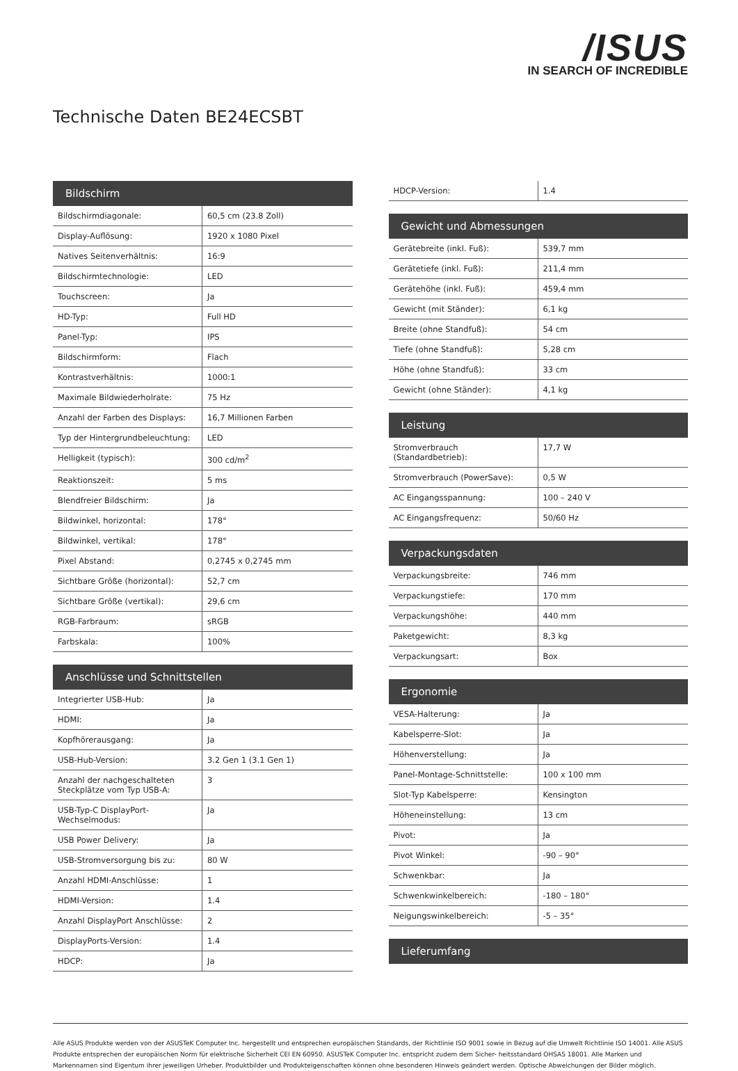/ISUS
IN SEARCH OF INCREDIBLE
Technische Daten BE24ECSBT
| Bildschirm | |
| --- | --- |
| Bildschirmdiagonale: | 60,5 cm (23.8 Zoll) |
| Display-Auflösung: | 1920 x 1080 Pixel |
| Natives Seitenverhältnis: | 16:9 |
| Bildschirmtechnologie: | LED |
| Touchscreen: | Ja |
| HD-Typ: | Full HD |
| Panel-Typ: | IPS |
| Bildschirmform: | Flach |
| Kontrastverhältnis: | 1000:1 |
| Maximale Bildwiederholrate: | 75 Hz |
| Anzahl der Farben des Displays: | 16,7 Millionen Farben |
| Typ der Hintergrundbeleuchtung: | LED |
| Helligkeit (typisch): | 300 cd/m<sup>2</sup> |
| Reaktionszeit: | 5 ms |
| Blendfreier Bildschirm: | Ja |
| Bildwinkel, horizontal: | 178° |
| Bildwinkel, vertikal: | 178° |
| Pixel Abstand: | 0,2745 x 0,2745 mm |
| Sichtbare Größe (horizontal): | 52,7 cm |
| Sichtbare Größe (vertikal): | 29,6 cm |
| RGB-Farbraum: | sRGB |
| Farbskala: | 100% |
| Anschlüsse und Schnittstellen | |
| --- | --- |
| Integrierter USB-Hub: | Ja |
| HDMI: | Ja |
| Kopfhörerausgang: | Ja |
| USB-Hub-Version: | 3.2 Gen 1 (3.1 Gen 1) |
| Anzahl der nachgeschalteten Steckplätze vom Typ USB-A: | 3 |
| USB-Typ-C DisplayPort-Wechselmodus: | Ja |
| USB Power Delivery: | Ja |
| USB-Stromversorgung bis zu: | 80 W |
| Anzahl HDMI-Anschlüsse: | 1 |
| HDMI-Version: | 1.4 |
| Anzahl DisplayPort Anschlüsse: | 2 |
| DisplayPorts-Version: | 1.4 |
| HDCP: | Ja |
| HDCP-Version: | 1.4 |
| Gewicht und Abmessungen | |
| --- | --- |
| Gerätebreite (inkl. Fuß): | 539,7 mm |
| Gerätetiefe (inkl. Fuß): | 211,4 mm |
| Gerätehöhe (inkl. Fuß): | 459,4 mm |
| Gewicht (mit Ständer): | 6,1 kg |
| Breite (ohne Standfuß): | 54 cm |
| Tiefe (ohne Standfuß): | 5,28 cm |
| Höhe (ohne Standfuß): | 33 cm |
| Gewicht (ohne Ständer): | 4,1 kg |
| Leistung | |
| --- | --- |
| Stromverbrauch (Standardbetrieb): | 17,7 W |
| Stromverbrauch (PowerSave): | 0,5 W |
| AC Eingangsspannung: | 100 – 240 V |
| AC Eingangsfrequenz: | 50/60 Hz |
| Verpackungsdaten | |
| --- | --- |
| Verpackungsbreite: | 746 mm |
| Verpackungstiefe: | 170 mm |
| Verpackungshöhe: | 440 mm |
| Paketgewicht: | 8,3 kg |
| Verpackungsart: | Box |
| Ergonomie | |
| --- | --- |
| VESA-Halterung: | Ja |
| Kabelsperre-Slot: | Ja |
| Höhenverstellung: | Ja |
| Panel-Montage-Schnittstelle: | 100 x 100 mm |
| Slot-Typ Kabelsperre: | Kensington |
| Höheneinstellung: | 13 cm |
| Pivot: | Ja |
| Pivot Winkel: | -90 – 90° |
| Schwenkbar: | Ja |
| Schwenkwinkelbereich: | -180 – 180° |
| Neigungswinkelbereich: | -5 – 35° |
| Lieferumfang |
| --- |
Alle ASUS Produkte werden von der ASUSTeK Computer Inc. hergestellt und entsprechen europäischen Standards, der Richtlinie ISO 9001 sowie in Bezug auf die Umwelt Richtlinie ISO 14001. Alle ASUS Produkte entsprechen der europäischen Norm für elektrische Sicherheit CEI EN 60950. ASUSTeK Computer Inc. entspricht zudem dem Sicher- heitsstandard OHSAS 18001. Alle Marken und Markennamen sind Eigentum ihrer jeweiligen Urheber. Produktbilder und Produkteigenschaften können ohne besonderen Hinweis geändert werden. Optische Abweichungen der Bilder möglich.